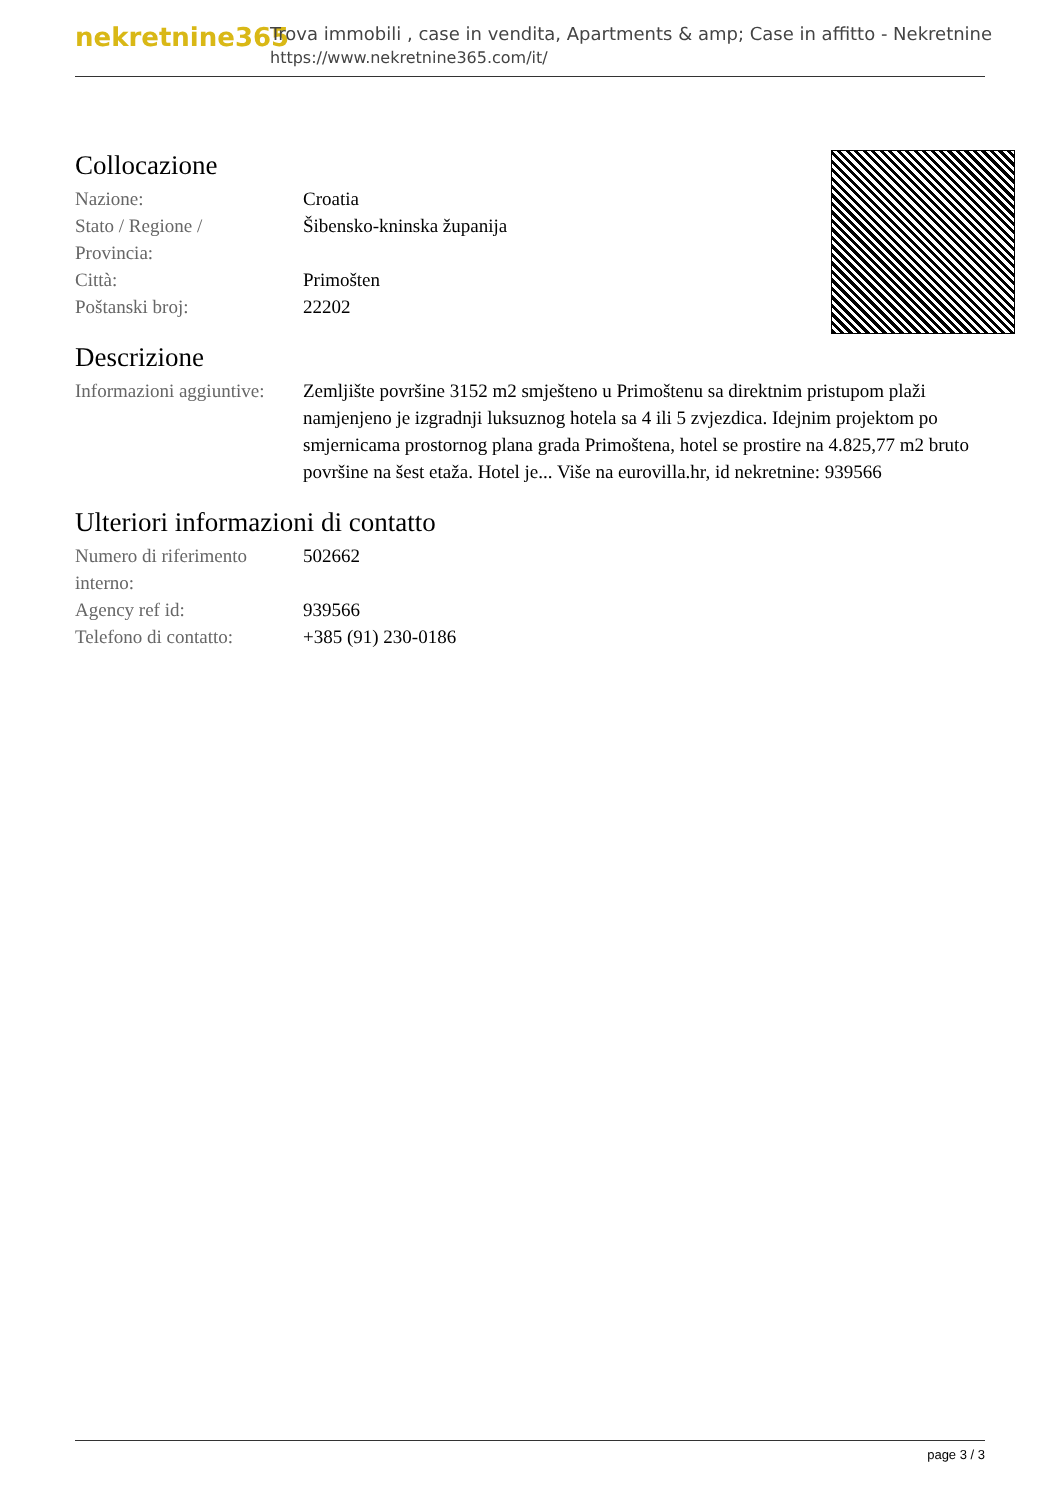nekretnine365
Trova immobili , case in vendita, Apartments & amp; Case in affitto - Nekretnine
https://www.nekretnine365.com/it/
Collocazione
| Nazione: | Croatia |
| Stato / Regione / Provincia: | Šibensko-kninska županija |
| Città: | Primošten |
| Poštanski broj: | 22202 |
Descrizione
| Informazioni aggiuntive: | Zemljište površine 3152 m2 smješteno u Primoštenu sa direktnim pristupom plaži namjenjeno je izgradnji luksuznog hotela sa 4 ili 5 zvjezdica. Idejnim projektom po smjernicama prostornog plana grada Primoštena, hotel se prostire na 4.825,77 m2 bruto površine na šest etaža. Hotel je... Više na eurovilla.hr, id nekretnine: 939566 |
Ulteriori informazioni di contatto
| Numero di riferimento interno: | 502662 |
| Agency ref id: | 939566 |
| Telefono di contatto: | +385 (91) 230-0186 |
page 3 / 3